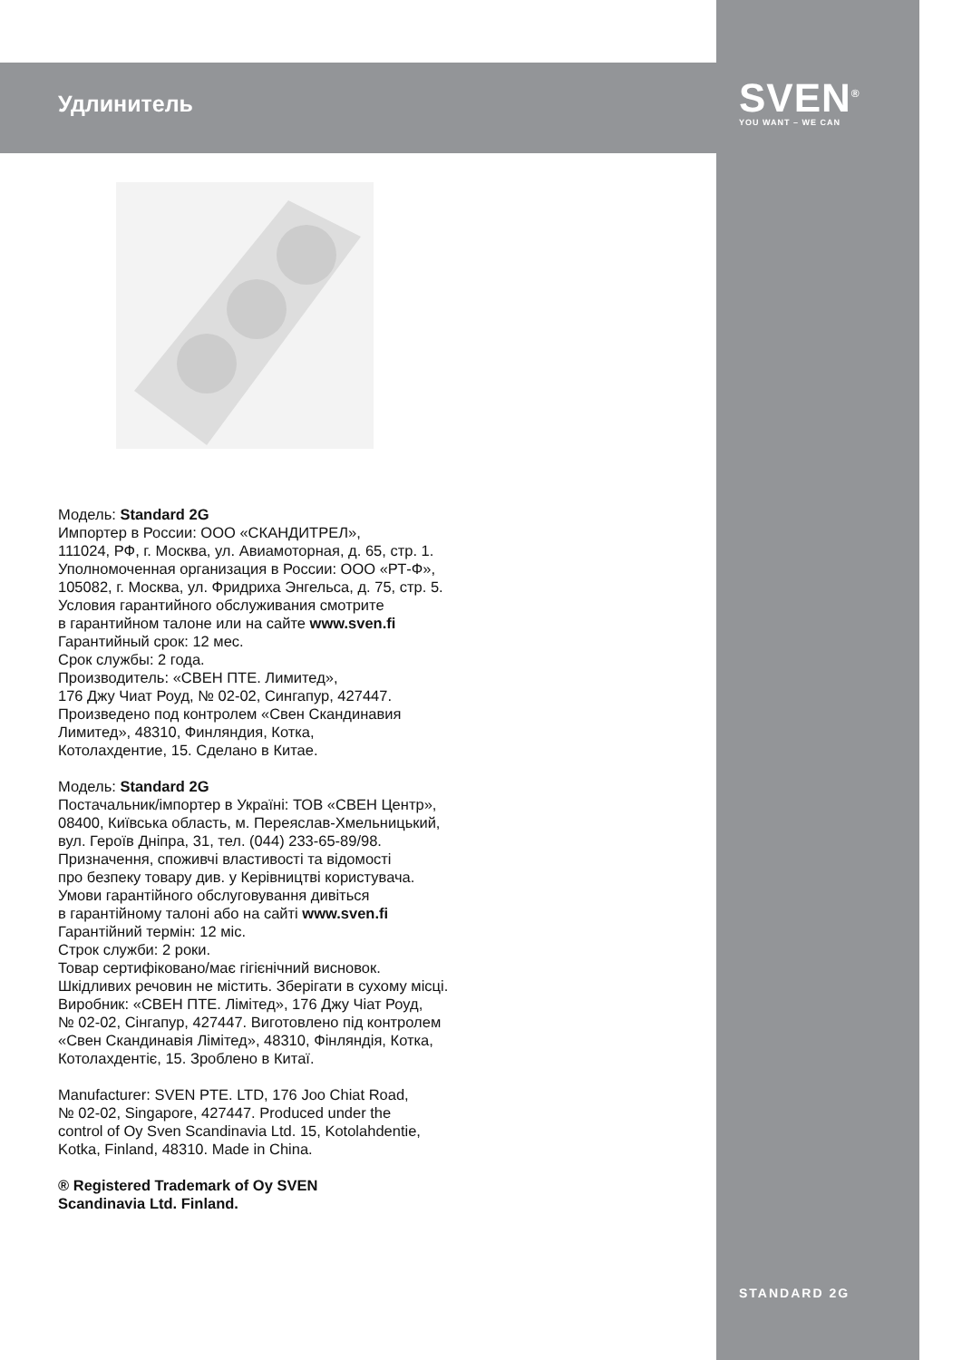Удлинитель
SVEN<sup>®</sup>
YOU WANT – WE CAN
Модель: Standard 2G
Импортер в России: ООО «СКАНДИТРЕЛ»,
111024, РФ, г. Москва, ул. Авиамоторная, д. 65, стр. 1.
Уполномоченная организация в России: ООО «РТ-Ф»,
105082, г. Москва, ул. Фридриха Энгельса, д. 75, стр. 5.
Условия гарантийного обслуживания смотрите
в гарантийном талоне или на сайте www.sven.fi
Гарантийный срок: 12 мес.
Срок службы: 2 года.
Производитель: «СВЕН ПТЕ. Лимитед»,
176 Джу Чиат Роуд, № 02-02, Сингапур, 427447.
Произведено под контролем «Свен Скандинавия
Лимитед», 48310, Финляндия, Котка,
Котолахдентие, 15. Сделано в Китае.
Модель: Standard 2G
Постачальник/імпортер в Україні: ТОВ «СВЕН Центр»,
08400, Київська область, м. Переяслав-Хмельницький,
вул. Героїв Дніпра, 31, тел. (044) 233-65-89/98.
Призначення, споживчі властивості та відомості
про безпеку товару див. у Керівництві користувача.
Умови гарантійного обслуговування дивіться
в гарантійному талоні або на сайті www.sven.fi
Гарантійний термін: 12 міс.
Строк служби: 2 роки.
Товар сертифіковано/має гігієнічний висновок.
Шкідливих речовин не містить. Зберігати в сухому місці.
Виробник: «СВЕН ПТЕ. Лімітед», 176 Джу Чіат Роуд,
№ 02-02, Сінгапур, 427447. Виготовлено під контролем
«Свен Скандинавія Лімітед», 48310, Фінляндія, Котка,
Котолахдентіє, 15. Зроблено в Китаї.
Manufacturer: SVEN PTE. LTD, 176 Joo Chiat Road,
№ 02-02, Singapore, 427447. Produced under the
control of Oy Sven Scandinavia Ltd. 15, Kotolahdentie,
Kotka, Finland, 48310. Made in China.
® Registered Trademark of Oy SVEN
Scandinavia Ltd. Finland.
STANDARD 2G